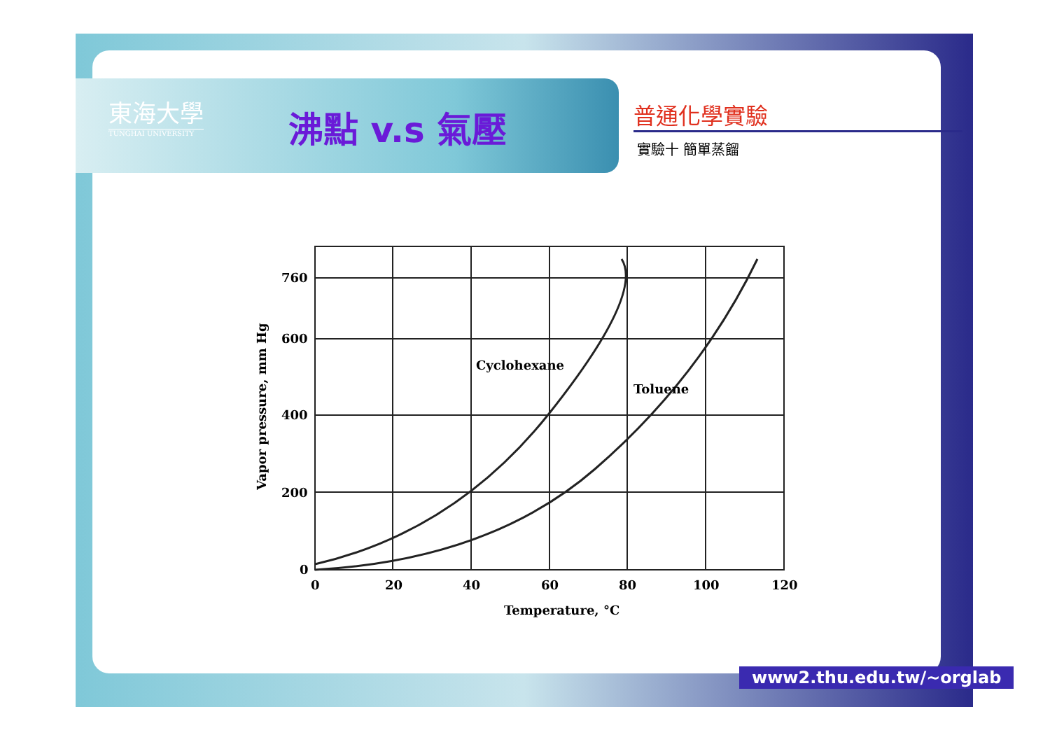東海大學
TUNGHAI UNIVERSITY
沸點 v.s 氣壓 普通化學實驗
實驗十 簡單蒸餾
760
600
400
200
0
0
20
40
60
80
100
120
Temperature, °C
Cyclohexane
Toluene
Vapor pressure, mm Hg
www2.thu.edu.tw/~orglab